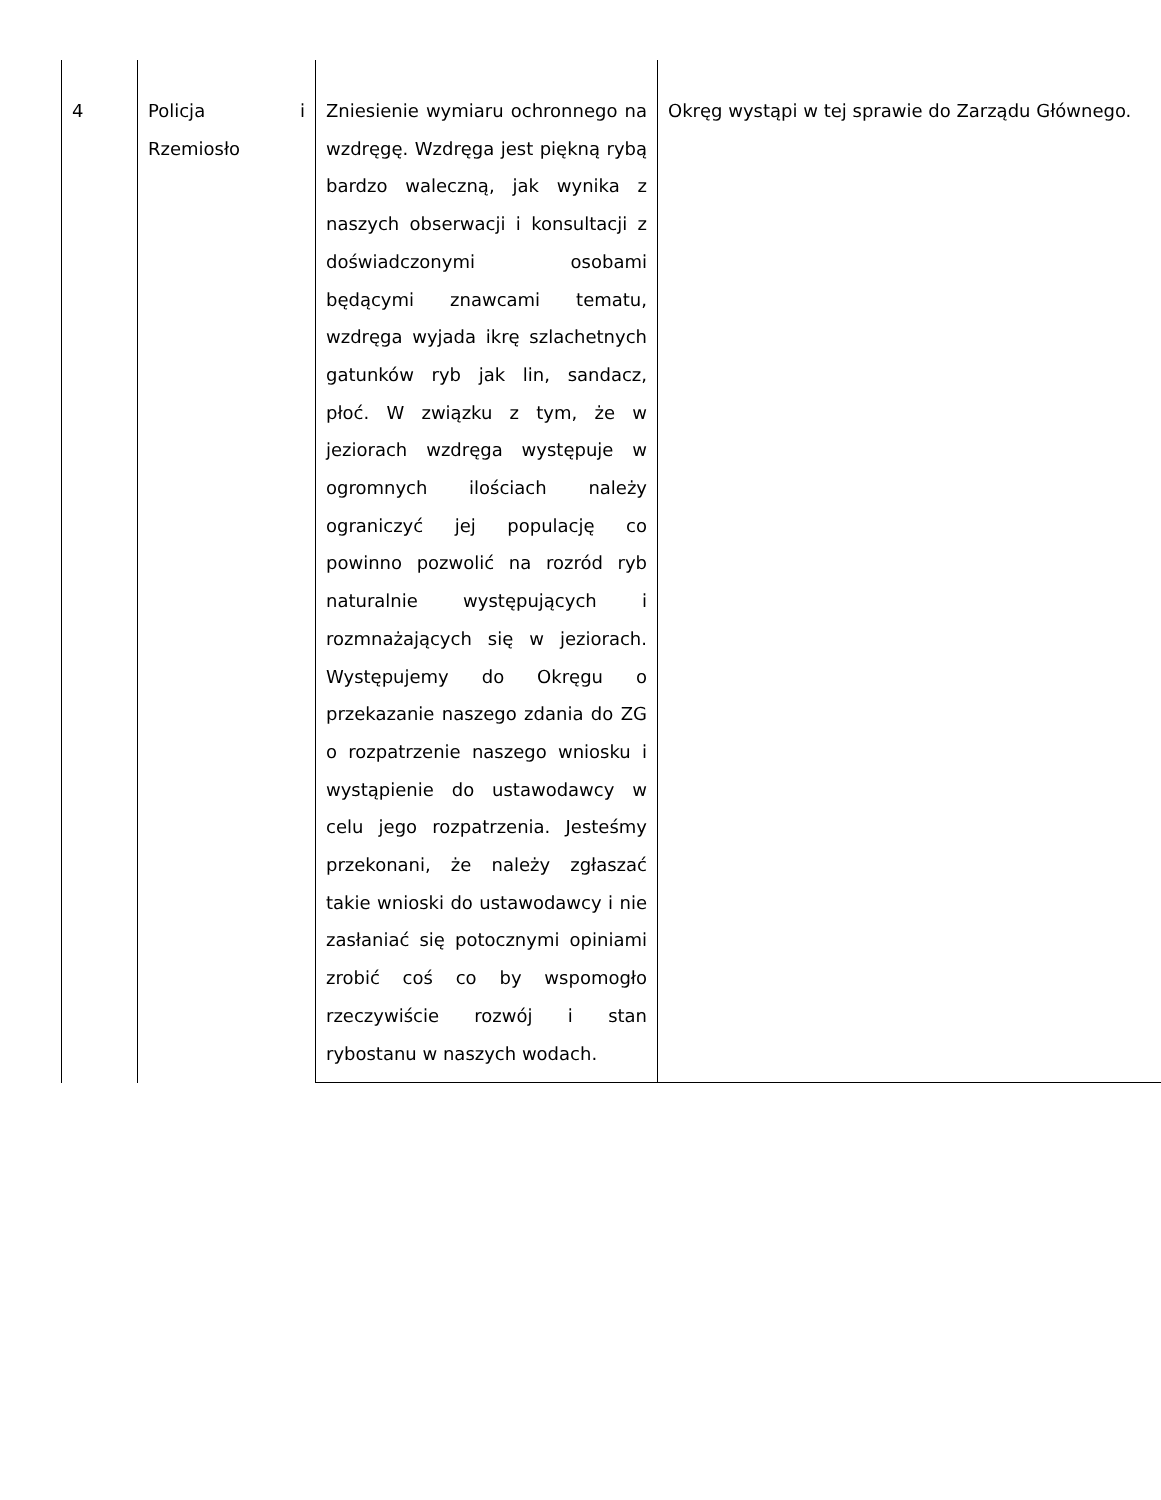| 4 | Policja i Rzemiosło | Zniesienie wymiaru ochronnego na wzdręgę. Wzdręga jest piękną rybą bardzo waleczną, jak wynika z naszych obserwacji i konsultacji z doświadczonymi osobami będącymi znawcami tematu, wzdręga wyjada ikrę szlachetnych gatunków ryb jak lin, sandacz, płoć. W związku z tym, że w jeziorach wzdręga występuje w ogromnych ilościach należy ograniczyć jej populację co powinno pozwolić na rozród ryb naturalnie występujących i rozmnażających się w jeziorach. Występujemy do Okręgu o przekazanie naszego zdania do ZG o rozpatrzenie naszego wniosku i wystąpienie do ustawodawcy w celu jego rozpatrzenia. Jesteśmy przekonani, że należy zgłaszać takie wnioski do ustawodawcy i nie zasłaniać się potocznymi opiniami zrobić coś co by wspomogło rzeczywiście rozwój i stan rybostanu w naszych wodach. | Okręg wystąpi w tej sprawie do Zarządu Głównego. |